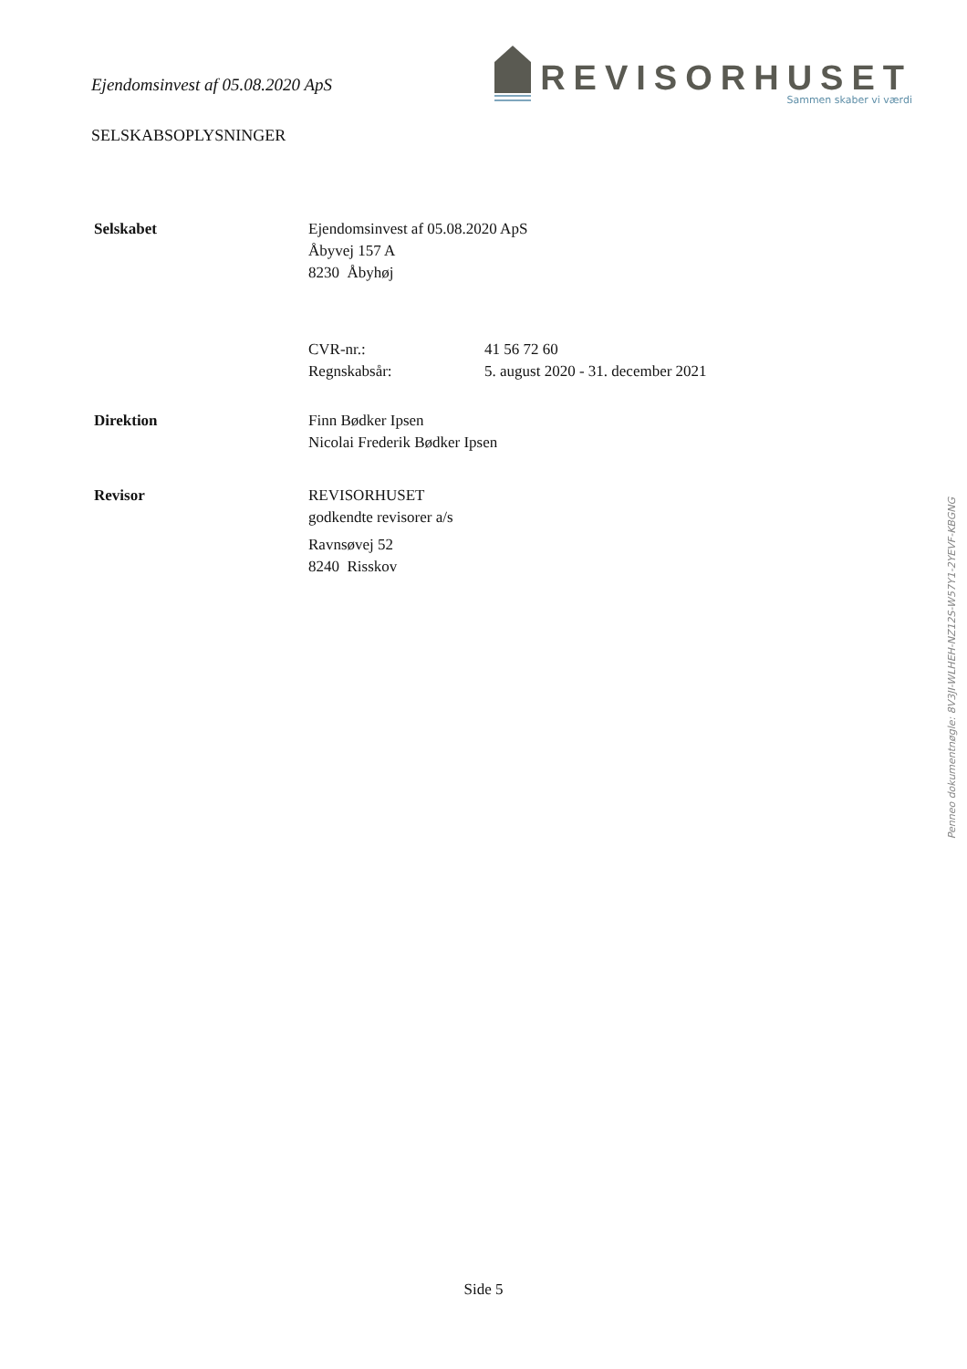Ejendomsinvest af 05.08.2020 ApS
REVISORHUSET
Sammen skaber vi værdi
SELSKABSOPLYSNINGER
Selskabet Ejendomsinvest af 05.08.2020 ApS
Åbyvej 157 A
8230 Åbyhøj
CVR-nr.: 41 56 72 60
Regnskabsår: 5. august 2020 - 31. december 2021
Direktion Finn Bødker Ipsen
Nicolai Frederik Bødker Ipsen
Revisor REVISORHUSET
godkendte revisorer a/s
Ravnsøvej 52
8240 Risskov
Penneo dokumentnøgle: 8V3JI-WLHEH-NZ12S-W57Y1-2YEVF-KBGNG
Side 5